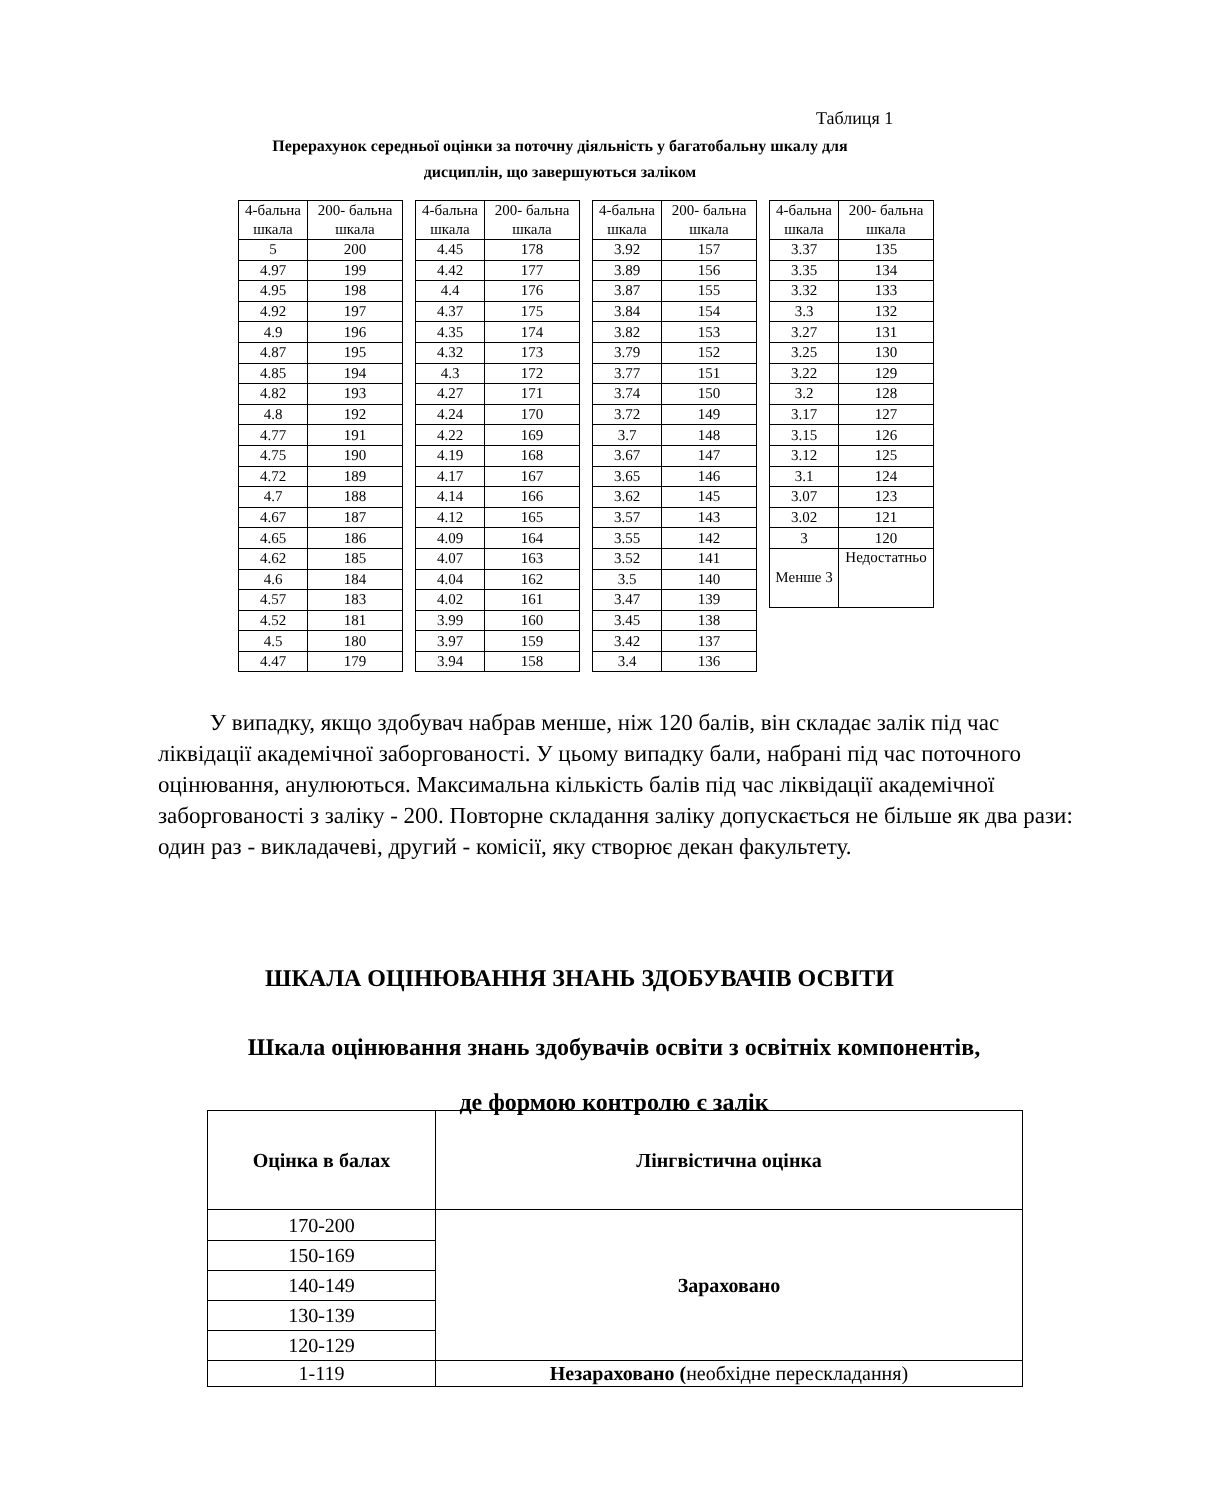Таблиця 1
Перерахунок середньої оцінки за поточну діяльність у багатобальну шкалу для дисциплін, що завершуються заліком
| 4-бальна шкала | 200- бальна шкала |
| --- | --- |
| 5 | 200 |
| 4.97 | 199 |
| 4.95 | 198 |
| 4.92 | 197 |
| 4.9 | 196 |
| 4.87 | 195 |
| 4.85 | 194 |
| 4.82 | 193 |
| 4.8 | 192 |
| 4.77 | 191 |
| 4.75 | 190 |
| 4.72 | 189 |
| 4.7 | 188 |
| 4.67 | 187 |
| 4.65 | 186 |
| 4.62 | 185 |
| 4.6 | 184 |
| 4.57 | 183 |
| 4.52 | 181 |
| 4.5 | 180 |
| 4.47 | 179 |
| 4-бальна шкала | 200- бальна шкала |
| --- | --- |
| 4.45 | 178 |
| 4.42 | 177 |
| 4.4 | 176 |
| 4.37 | 175 |
| 4.35 | 174 |
| 4.32 | 173 |
| 4.3 | 172 |
| 4.27 | 171 |
| 4.24 | 170 |
| 4.22 | 169 |
| 4.19 | 168 |
| 4.17 | 167 |
| 4.14 | 166 |
| 4.12 | 165 |
| 4.09 | 164 |
| 4.07 | 163 |
| 4.04 | 162 |
| 4.02 | 161 |
| 3.99 | 160 |
| 3.97 | 159 |
| 3.94 | 158 |
| 4-бальна шкала | 200- бальна шкала |
| --- | --- |
| 3.92 | 157 |
| 3.89 | 156 |
| 3.87 | 155 |
| 3.84 | 154 |
| 3.82 | 153 |
| 3.79 | 152 |
| 3.77 | 151 |
| 3.74 | 150 |
| 3.72 | 149 |
| 3.7 | 148 |
| 3.67 | 147 |
| 3.65 | 146 |
| 3.62 | 145 |
| 3.57 | 143 |
| 3.55 | 142 |
| 3.52 | 141 |
| 3.5 | 140 |
| 3.47 | 139 |
| 3.45 | 138 |
| 3.42 | 137 |
| 3.4 | 136 |
| 4-бальна шкала | 200- бальна шкала |
| --- | --- |
| 3.37 | 135 |
| 3.35 | 134 |
| 3.32 | 133 |
| 3.3 | 132 |
| 3.27 | 131 |
| 3.25 | 130 |
| 3.22 | 129 |
| 3.2 | 128 |
| 3.17 | 127 |
| 3.15 | 126 |
| 3.12 | 125 |
| 3.1 | 124 |
| 3.07 | 123 |
| 3.02 | 121 |
| 3 | 120 |
| Менше 3 | Недостатньо |
У випадку, якщо здобувач набрав менше, ніж 120 балів, він складає залік під час ліквідації академічної заборгованості. У цьому випадку бали, набрані під час поточного оцінювання, анулюються. Максимальна кількість балів під час ліквідації академічної заборгованості з заліку - 200. Повторне складання заліку допускається не більше як два рази: один раз - викладачеві, другий - комісії, яку створює декан факультету.
ШКАЛА ОЦІНЮВАННЯ ЗНАНЬ ЗДОБУВАЧІВ ОСВІТИ
Шкала оцінювання знань здобувачів освіти з освітніх компонентів,
де формою контролю є залік
| Оцінка в балах | Лінгвістична оцінка |
| --- | --- |
| 170-200 | Зараховано |
| 150-169 | |
| 140-149 | |
| 130-139 | |
| 120-129 | |
| 1-119 | Незараховано ( необхідне перескладання) |